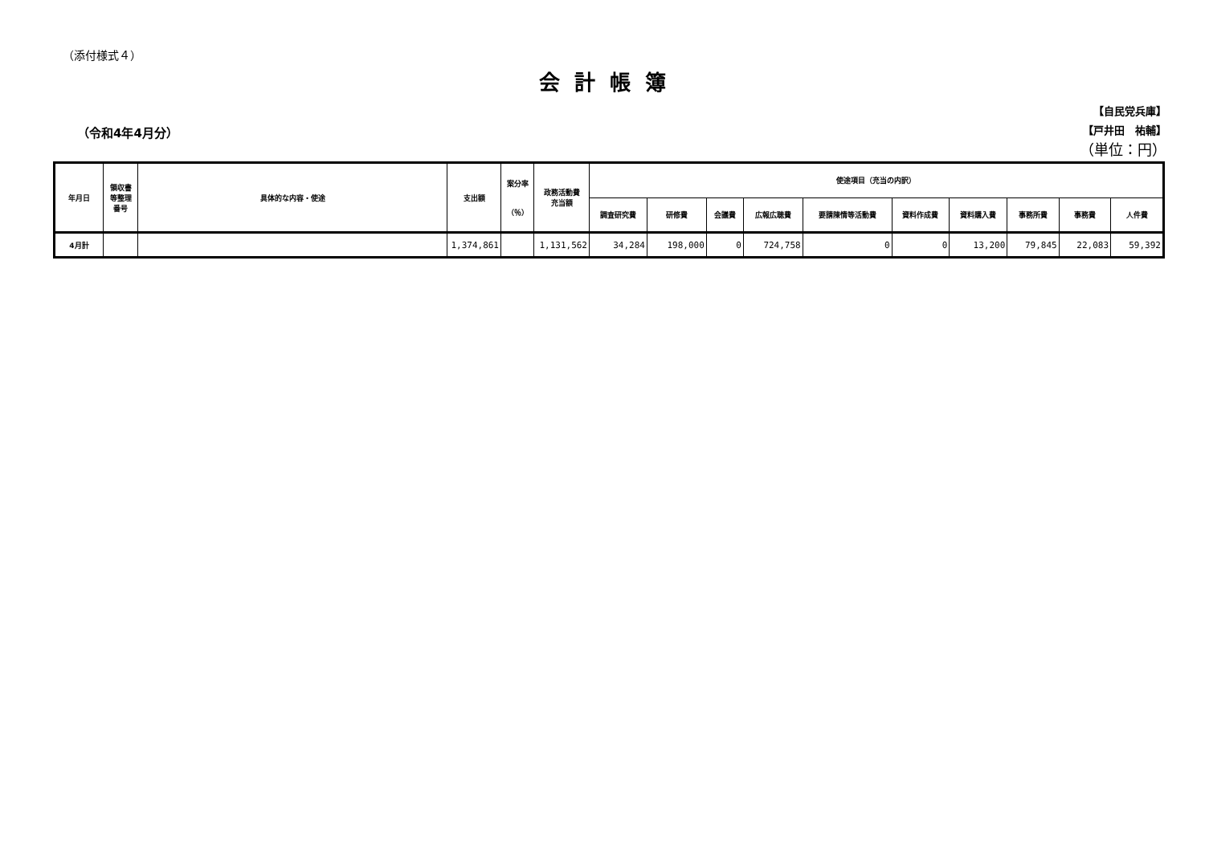（添付様式４）
会計帳簿
（令和4年4月分）
【自民党兵庫】
【戸井田　祐輔】
（単位：円）
| 年月日 | 領収書 等整理 番号 | 具体的な内容・使途 | 支出額 | 案分率 （％） | 政務活動費 充当額 | 使途項目（充当の内訳） | | | | | | | | | |
| --- | --- | --- | --- | --- | --- | --- | --- | --- | --- | --- | --- | --- | --- | --- | --- |
| | | | | | | 調査研究費 | 研修費 | 会議費 | 広報広聴費 | 要請陳情等活動費 | 資料作成費 | 資料購入費 | 事務所費 | 事務費 | 人件費 |
| 4月計 | | | 1,374,861 | | 1,131,562 | 34,284 | 198,000 | 0 | 724,758 | 0 | 0 | 13,200 | 79,845 | 22,083 | 59,392 |